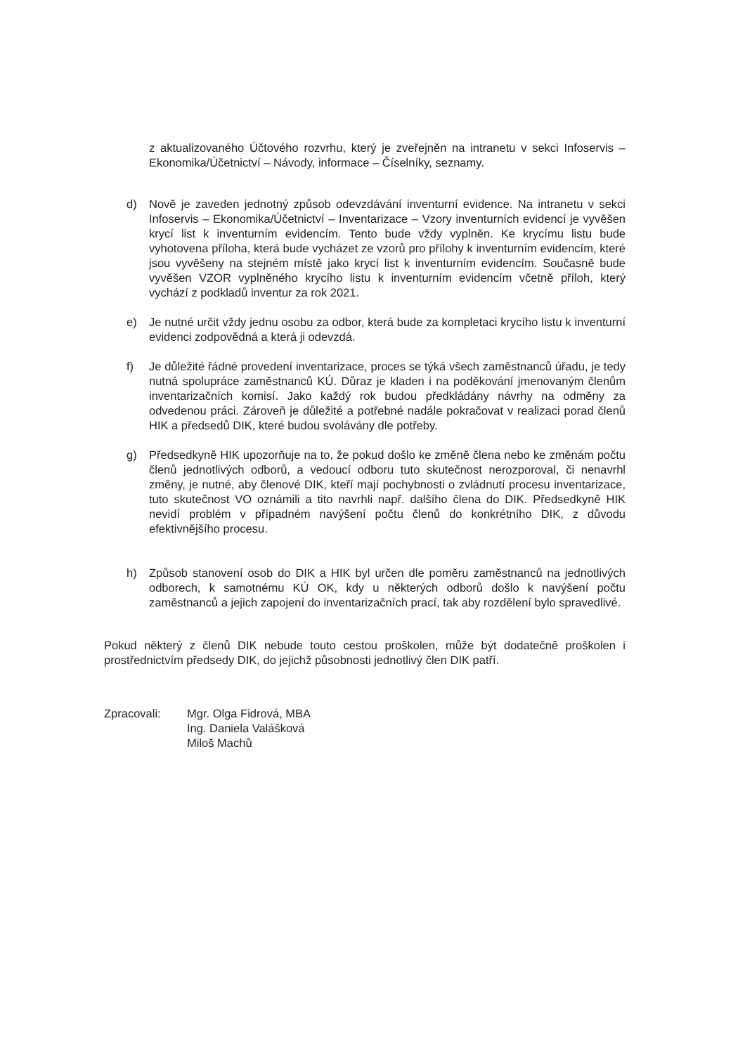z aktualizovaného Účtového rozvrhu, který je zveřejněn na intranetu v sekci Infoservis – Ekonomika/Účetnictví – Návody, informace – Číselníky, seznamy.
d) Nově je zaveden jednotný způsob odevzdávání inventurní evidence. Na intranetu v sekci Infoservis – Ekonomika/Účetnictví – Inventarizace – Vzory inventurních evidencí je vyvěšen krycí list k inventurním evidencím. Tento bude vždy vyplněn. Ke krycímu listu bude vyhotovena příloha, která bude vycházet ze vzorů pro přílohy k inventurním evidencím, které jsou vyvěšeny na stejném místě jako krycí list k inventurním evidencím. Současně bude vyvěšen VZOR vyplněného krycího listu k inventurním evidencím včetně příloh, který vychází z podkladů inventur za rok 2021.
e) Je nutné určit vždy jednu osobu za odbor, která bude za kompletaci krycího listu k inventurní evidenci zodpovědná a která ji odevzdá.
f) Je důležité řádné provedení inventarizace, proces se týká všech zaměstnanců úřadu, je tedy nutná spolupráce zaměstnanců KÚ. Důraz je kladen i na poděkování jmenovaným členům inventarizačních komisí. Jako každý rok budou předkládány návrhy na odměny za odvedenou práci. Zároveň je důležité a potřebné nadále pokračovat v realizaci porad členů HIK a předsedů DIK, které budou svolávány dle potřeby.
g) Předsedkyně HIK upozorňuje na to, že pokud došlo ke změně člena nebo ke změnám počtu členů jednotlivých odborů, a vedoucí odboru tuto skutečnost nerozporoval, či nenavrhl změny, je nutné, aby členové DIK, kteří mají pochybnosti o zvládnutí procesu inventarizace, tuto skutečnost VO oznámili a tito navrhli např. dalšího člena do DIK. Předsedkyně HIK nevidí problém v případném navýšení počtu členů do konkrétního DIK, z důvodu efektivnějšího procesu.
h) Způsob stanovení osob do DIK a HIK byl určen dle poměru zaměstnanců na jednotlivých odborech, k samotnému KÚ OK, kdy u některých odborů došlo k navýšení počtu zaměstnanců a jejich zapojení do inventarizačních prací, tak aby rozdělení bylo spravedlivé.
Pokud některý z členů DIK nebude touto cestou proškolen, může být dodatečně proškolen i prostřednictvím předsedy DIK, do jejichž působnosti jednotlivý člen DIK patří.
Zpracovali: Mgr. Olga Fidrová, MBA
Ing. Daniela Valášková
Miloš Machů